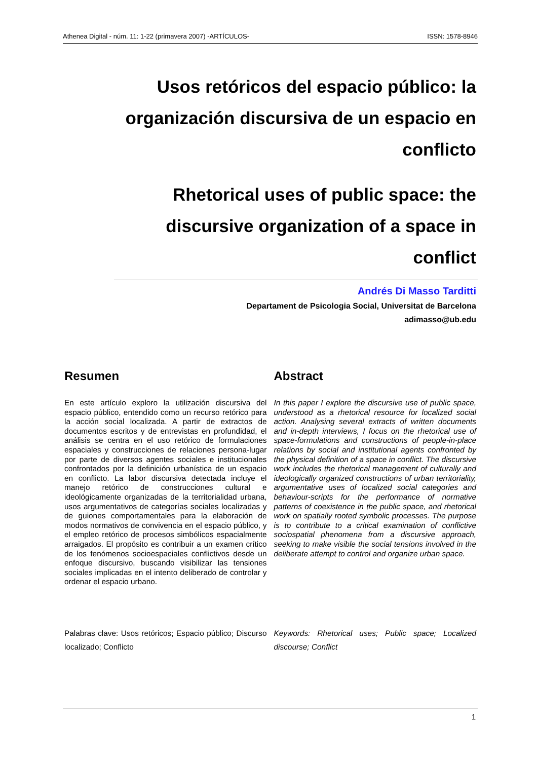Athenea Digital - núm. 11: 1-22 (primavera 2007) -ARTÍCULOS- ISSN: 1578-8946
Usos retóricos del espacio público: la organización discursiva de un espacio en conflicto
Rhetorical uses of public space: the discursive organization of a space in conflict
Andrés Di Masso Tarditti
Departament de Psicologia Social, Universitat de Barcelona
adimasso@ub.edu
Resumen
En este artículo exploro la utilización discursiva del espacio público, entendido como un recurso retórico para la acción social localizada. A partir de extractos de documentos escritos y de entrevistas en profundidad, el análisis se centra en el uso retórico de formulaciones espaciales y construcciones de relaciones persona-lugar por parte de diversos agentes sociales e institucionales confrontados por la definición urbanística de un espacio en conflicto. La labor discursiva detectada incluye el manejo retórico de construcciones cultural e ideológicamente organizadas de la territorialidad urbana, usos argumentativos de categorías sociales localizadas y de guiones comportamentales para la elaboración de modos normativos de convivencia en el espacio público, y el empleo retórico de procesos simbólicos espacialmente arraigados. El propósito es contribuir a un examen crítico de los fenómenos socioespaciales conflictivos desde un enfoque discursivo, buscando visibilizar las tensiones sociales implicadas en el intento deliberado de controlar y ordenar el espacio urbano.
Abstract
In this paper I explore the discursive use of public space, understood as a rhetorical resource for localized social action. Analysing several extracts of written documents and in-depth interviews, I focus on the rhetorical use of space-formulations and constructions of people-in-place relations by social and institutional agents confronted by the physical definition of a space in conflict. The discursive work includes the rhetorical management of culturally and ideologically organized constructions of urban territoriality, argumentative uses of localized social categories and behaviour-scripts for the performance of normative patterns of coexistence in the public space, and rhetorical work on spatially rooted symbolic processes. The purpose is to contribute to a critical examination of conflictive sociospatial phenomena from a discursive approach, seeking to make visible the social tensions involved in the deliberate attempt to control and organize urban space.
Palabras clave: Usos retóricos; Espacio público; Discurso localizado; Conflicto
Keywords: Rhetorical uses; Public space; Localized discourse; Conflict
1